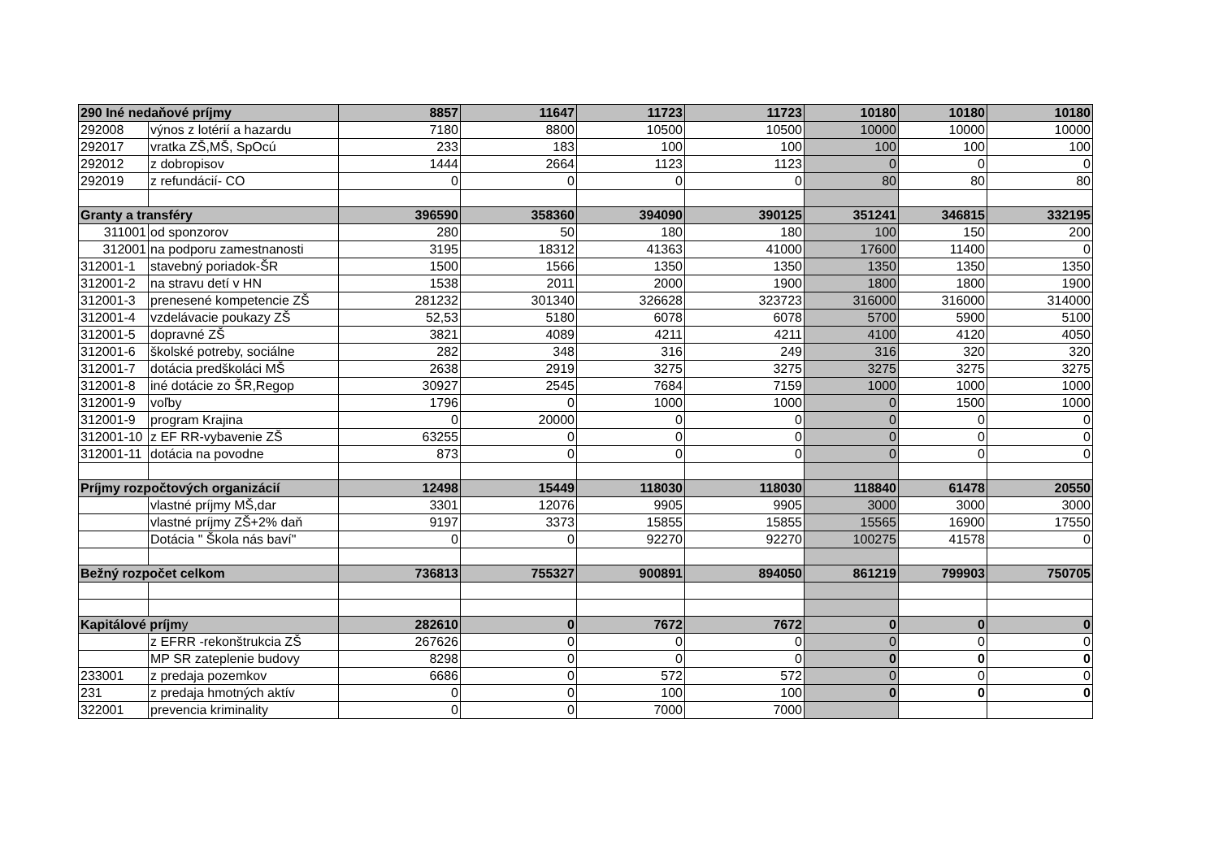| 290 Iné nedaňové príjmy | | 8857 | 11647 | 11723 | 11723 | 10180 | 10180 | 10180 |
| 292008 | výnos z lotérií a hazardu | 7180 | 8800 | 10500 | 10500 | 10000 | 10000 | 10000 |
| 292017 | vratka ZŠ,MŠ, SpOcú | 233 | 183 | 100 | 100 | 100 | 100 | 100 |
| 292012 | z dobropisov | 1444 | 2664 | 1123 | 1123 | 0 | 0 | 0 |
| 292019 | z refundácií- CO | 0 | 0 | 0 | 0 | 80 | 80 | 80 |
| Granty a transféry | | 396590 | 358360 | 394090 | 390125 | 351241 | 346815 | 332195 |
| 311001 | od sponzorov | 280 | 50 | 180 | 180 | 100 | 150 | 200 |
| 312001 | na podporu zamestnanosti | 3195 | 18312 | 41363 | 41000 | 17600 | 11400 | 0 |
| 312001-1 | stavebný poriadok-ŠR | 1500 | 1566 | 1350 | 1350 | 1350 | 1350 | 1350 |
| 312001-2 | na stravu detí v HN | 1538 | 2011 | 2000 | 1900 | 1800 | 1800 | 1900 |
| 312001-3 | prenesené kompetencie ZŠ | 281232 | 301340 | 326628 | 323723 | 316000 | 316000 | 314000 |
| 312001-4 | vzdelávacie poukazy ZŠ | 52,53 | 5180 | 6078 | 6078 | 5700 | 5900 | 5100 |
| 312001-5 | dopravné ZŠ | 3821 | 4089 | 4211 | 4211 | 4100 | 4120 | 4050 |
| 312001-6 | školské potreby, sociálne | 282 | 348 | 316 | 249 | 316 | 320 | 320 |
| 312001-7 | dotácia predškoláci MŠ | 2638 | 2919 | 3275 | 3275 | 3275 | 3275 | 3275 |
| 312001-8 | iné dotácie zo ŠR,Regop | 30927 | 2545 | 7684 | 7159 | 1000 | 1000 | 1000 |
| 312001-9 | voľby | 1796 | 0 | 1000 | 1000 | 0 | 1500 | 1000 |
| 312001-9 | program Krajina | 0 | 20000 | 0 | 0 | 0 | 0 | 0 |
| 312001-10 | z EF RR-vybavenie ZŠ | 63255 | 0 | 0 | 0 | 0 | 0 | 0 |
| 312001-11 | dotácia na povodne | 873 | 0 | 0 | 0 | 0 | 0 | 0 |
| Príjmy rozpočtových organizácií | | 12498 | 15449 | 118030 | 118030 | 118840 | 61478 | 20550 |
| | vlastné príjmy MŠ,dar | 3301 | 12076 | 9905 | 9905 | 3000 | 3000 | 3000 |
| | vlastné príjmy ZŠ+2% daň | 9197 | 3373 | 15855 | 15855 | 15565 | 16900 | 17550 |
| | Dotácia " Škola nás baví" | 0 | 0 | 92270 | 92270 | 100275 | 41578 | 0 |
| Bežný rozpočet celkom | | 736813 | 755327 | 900891 | 894050 | 861219 | 799903 | 750705 |
| Kapitálové príjm y | | 282610 | 0 | 7672 | 7672 | 0 | 0 | 0 |
| | z EFRR -rekonštrukcia ZŠ | 267626 | 0 | 0 | 0 | 0 | 0 | 0 |
| | MP SR zateplenie budovy | 8298 | 0 | 0 | 0 | 0 | 0 | 0 |
| 233001 | z predaja pozemkov | 6686 | 0 | 572 | 572 | 0 | 0 | 0 |
| 231 | z predaja hmotných aktív | 0 | 0 | 100 | 100 | 0 | 0 | 0 |
| 322001 | prevencia kriminality | 0 | 0 | 7000 | 7000 | | | |